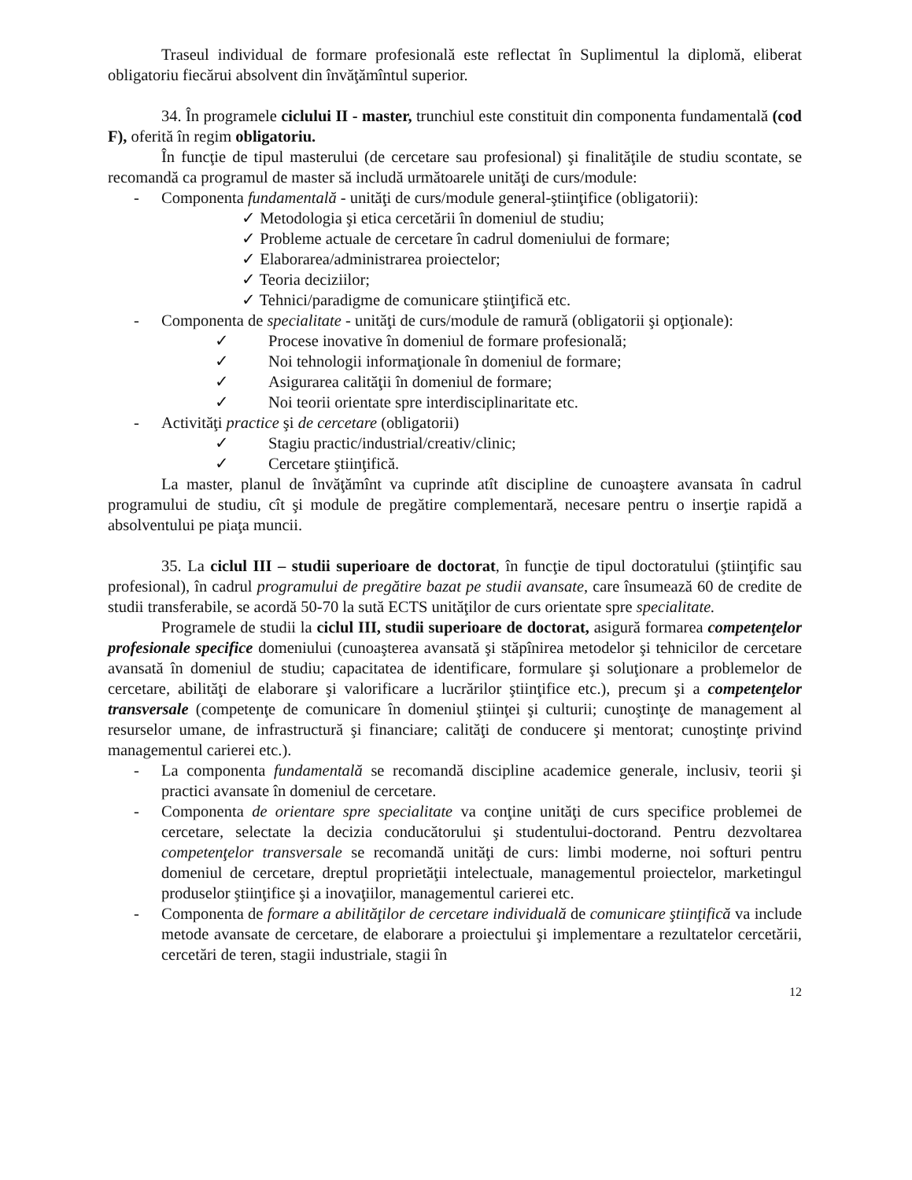Traseul individual de formare profesională este reflectat în Suplimentul la diplomă, eliberat obligatoriu fiecărui absolvent din învăţămîntul superior.
34. În programele ciclului II - master, trunchiul este constituit din componenta fundamentală (cod F), oferită în regim obligatoriu.
În funcţie de tipul masterului (de cercetare sau profesional) şi finalităţile de studiu scontate, se recomandă ca programul de master să includă următoarele unităţi de curs/module:
- Componenta fundamentală - unităţi de curs/module general-ştiinţifice (obligatorii):
✓ Metodologia şi etica cercetării în domeniul de studiu;
✓ Probleme actuale de cercetare în cadrul domeniului de formare;
✓ Elaborarea/administrarea proiectelor;
✓ Teoria deciziilor;
✓ Tehnici/paradigme de comunicare ştiinţifică etc.
- Componenta de specialitate - unităţi de curs/module de ramură (obligatorii şi opţionale):
✓ Procese inovative în domeniul de formare profesională;
✓ Noi tehnologii informaţionale în domeniul de formare;
✓ Asigurarea calităţii în domeniul de formare;
✓ Noi teorii orientate spre interdisciplinaritate etc.
- Activităţi practice şi de cercetare (obligatorii)
✓ Stagiu practic/industrial/creativ/clinic;
✓ Cercetare ştiinţifică.
La master, planul de învăţămînt va cuprinde atît discipline de cunoaştere avansata în cadrul programului de studiu, cît şi module de pregătire complementară, necesare pentru o inserţie rapidă a absolventului pe piaţa muncii.
35. La ciclul III – studii superioare de doctorat, în funcţie de tipul doctoratului (ştiinţific sau profesional), în cadrul programului de pregătire bazat pe studii avansate, care însumează 60 de credite de studii transferabile, se acordă 50-70 la sută ECTS unităţilor de curs orientate spre specialitate.
Programele de studii la ciclul III, studii superioare de doctorat, asigură formarea competenţelor profesionale specifice domeniului (cunoaşterea avansată şi stăpînirea metodelor şi tehnicilor de cercetare avansată în domeniul de studiu; capacitatea de identificare, formulare şi soluţionare a problemelor de cercetare, abilităţi de elaborare şi valorificare a lucrărilor ştiinţifice etc.), precum şi a competenţelor transversale (competenţe de comunicare în domeniul ştiinţei şi culturii; cunoştinţe de management al resurselor umane, de infrastructură şi financiare; calităţi de conducere şi mentorat; cunoştinţe privind managementul carierei etc.).
- La componenta fundamentală se recomandă discipline academice generale, inclusiv, teorii şi practici avansate în domeniul de cercetare.
- Componenta de orientare spre specialitate va conţine unităţi de curs specifice problemei de cercetare, selectate la decizia conducătorului şi studentului-doctorand. Pentru dezvoltarea competenţelor transversale se recomandă unităţi de curs: limbi moderne, noi softuri pentru domeniul de cercetare, dreptul proprietăţii intelectuale, managementul proiectelor, marketingul produselor ştiinţifice şi a inovaţiilor, managementul carierei etc.
- Componenta de formare a abilităţilor de cercetare individuală de comunicare ştiinţifică va include metode avansate de cercetare, de elaborare a proiectului şi implementare a rezultatelor cercetării, cercetări de teren, stagii industriale, stagii în
12